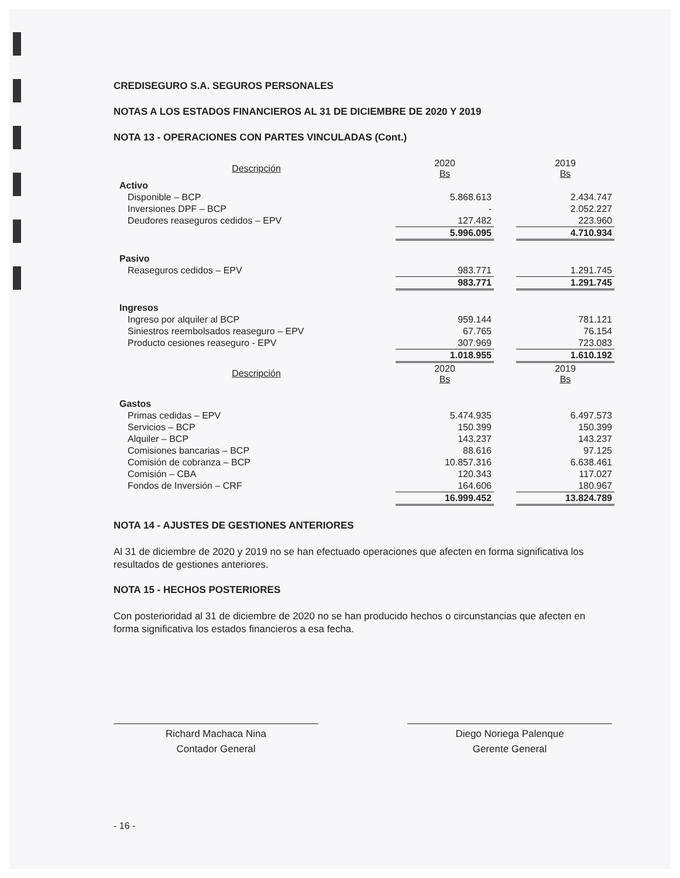CREDISEGURO S.A. SEGUROS PERSONALES
NOTAS A LOS ESTADOS FINANCIEROS AL 31 DE DICIEMBRE DE 2020 Y 2019
NOTA 13 - OPERACIONES CON PARTES VINCULADAS (Cont.)
| Descripción | 2020 Bs | | 2019 Bs |
| --- | --- | --- | --- |
| Activo | | | |
| Disponible – BCP | 5.868.613 | | 2.434.747 |
| Inversiones DPF – BCP | - | | 2.052.227 |
| Deudores reaseguros cedidos – EPV | 127.482 | | 223.960 |
| | 5.996.095 | | 4.710.934 |
| Pasivo | | | |
| Reaseguros cedidos – EPV | 983.771 | | 1.291.745 |
| | 983.771 | | 1.291.745 |
| Ingresos | | | |
| Ingreso por alquiler al BCP | 959.144 | | 781.121 |
| Siniestros reembolsados reaseguro – EPV | 67.765 | | 76.154 |
| Producto cesiones reaseguro - EPV | 307.969 | | 723.083 |
| | 1.018.955 | | 1.610.192 |
| Descripción | 2020 Bs | | 2019 Bs |
| Gastos | | | |
| Primas cedidas – EPV | 5.474.935 | | 6.497.573 |
| Servicios – BCP | 150.399 | | 150.399 |
| Alquiler – BCP | 143.237 | | 143.237 |
| Comisiones bancarias – BCP | 88.616 | | 97.125 |
| Comisión de cobranza – BCP | 10.857.316 | | 6.638.461 |
| Comisión – CBA | 120.343 | | 117.027 |
| Fondos de Inversión – CRF | 164.606 | | 180.967 |
| | 16.999.452 | | 13.824.789 |
NOTA 14 - AJUSTES DE GESTIONES ANTERIORES
Al 31 de diciembre de 2020 y 2019 no se han efectuado operaciones que afecten en forma significativa los resultados de gestiones anteriores.
NOTA 15 - HECHOS POSTERIORES
Con posterioridad al 31 de diciembre de 2020 no se han producido hechos o circunstancias que afecten en forma significativa los estados financieros a esa fecha.
Richard Machaca Nina
Contador General
Diego Noriega Palenque
Gerente General
- 16 -